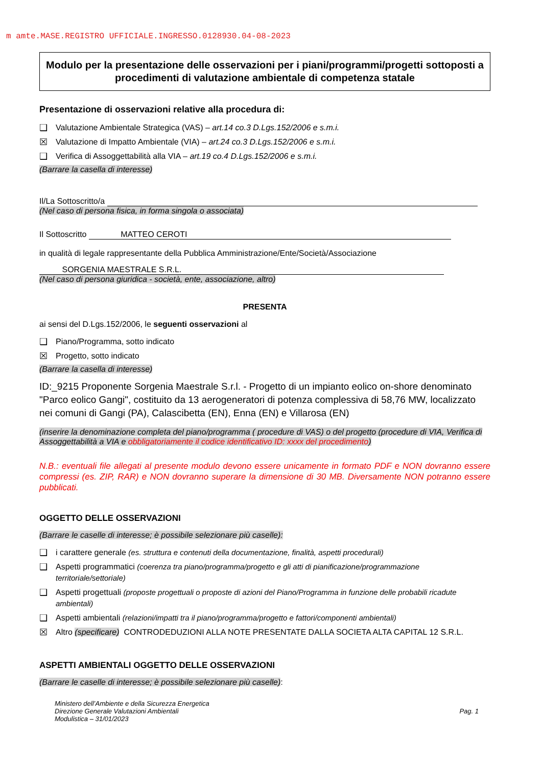m amte.MASE.REGISTRO UFFICIALE.INGRESSO.0128930.04-08-2023
Modulo per la presentazione delle osservazioni per i piani/programmi/progetti sottoposti a procedimenti di valutazione ambientale di competenza statale
Presentazione di osservazioni relative alla procedura di:
❑ Valutazione Ambientale Strategica (VAS) – art.14 co.3 D.Lgs.152/2006 e s.m.i.
☒ Valutazione di Impatto Ambientale (VIA) – art.24 co.3 D.Lgs.152/2006 e s.m.i.
❑ Verifica di Assoggettabilità alla VIA – art.19 co.4 D.Lgs.152/2006 e s.m.i.
(Barrare la casella di interesse)
Il/La Sottoscritto/a
(Nel caso di persona fisica, in forma singola o associata)
Il Sottoscritto MATTEO CEROTI
in qualità di legale rappresentante della Pubblica Amministrazione/Ente/Società/Associazione
SORGENIA MAESTRALE S.R.L.
(Nel caso di persona giuridica - società, ente, associazione, altro)
PRESENTA
ai sensi del D.Lgs.152/2006, le seguenti osservazioni al
❑ Piano/Programma, sotto indicato
☒ Progetto, sotto indicato
(Barrare la casella di interesse)
ID:_9215 Proponente Sorgenia Maestrale S.r.l. - Progetto di un impianto eolico on-shore denominato "Parco eolico Gangi", costituito da 13 aerogeneratori di potenza complessiva di 58,76 MW, localizzato nei comuni di Gangi (PA), Calascibetta (EN), Enna (EN) e Villarosa (EN)
(inserire la denominazione completa del piano/programma ( procedure di VAS) o del progetto (procedure di VIA, Verifica di Assoggettabilità a VIA e obbligatoriamente il codice identificativo ID: xxxx del procedimento)
N.B.: eventuali file allegati al presente modulo devono essere unicamente in formato PDF e NON dovranno essere compressi (es. ZIP, RAR) e NON dovranno superare la dimensione di 30 MB. Diversamente NON potranno essere pubblicati.
OGGETTO DELLE OSSERVAZIONI
(Barrare le caselle di interesse; è possibile selezionare più caselle):
❑ i carattere generale (es. struttura e contenuti della documentazione, finalità, aspetti procedurali)
❑ Aspetti programmatici (coerenza tra piano/programma/progetto e gli atti di pianificazione/programmazione territoriale/settoriale)
❑ Aspetti progettuali (proposte progettuali o proposte di azioni del Piano/Programma in funzione delle probabili ricadute ambientali)
❑ Aspetti ambientali (relazioni/impatti tra il piano/programma/progetto e fattori/componenti ambientali)
☒ Altro (specificare) CONTRODEDUZIONI ALLA NOTE PRESENTATE DALLA SOCIETA ALTA CAPITAL 12 S.R.L.
ASPETTI AMBIENTALI OGGETTO DELLE OSSERVAZIONI
(Barrare le caselle di interesse; è possibile selezionare più caselle):
Ministero dell’Ambiente e della Sicurezza Energetica
Direzione Generale Valutazioni Ambientali
Modulistica – 31/01/2023
Pag. 1